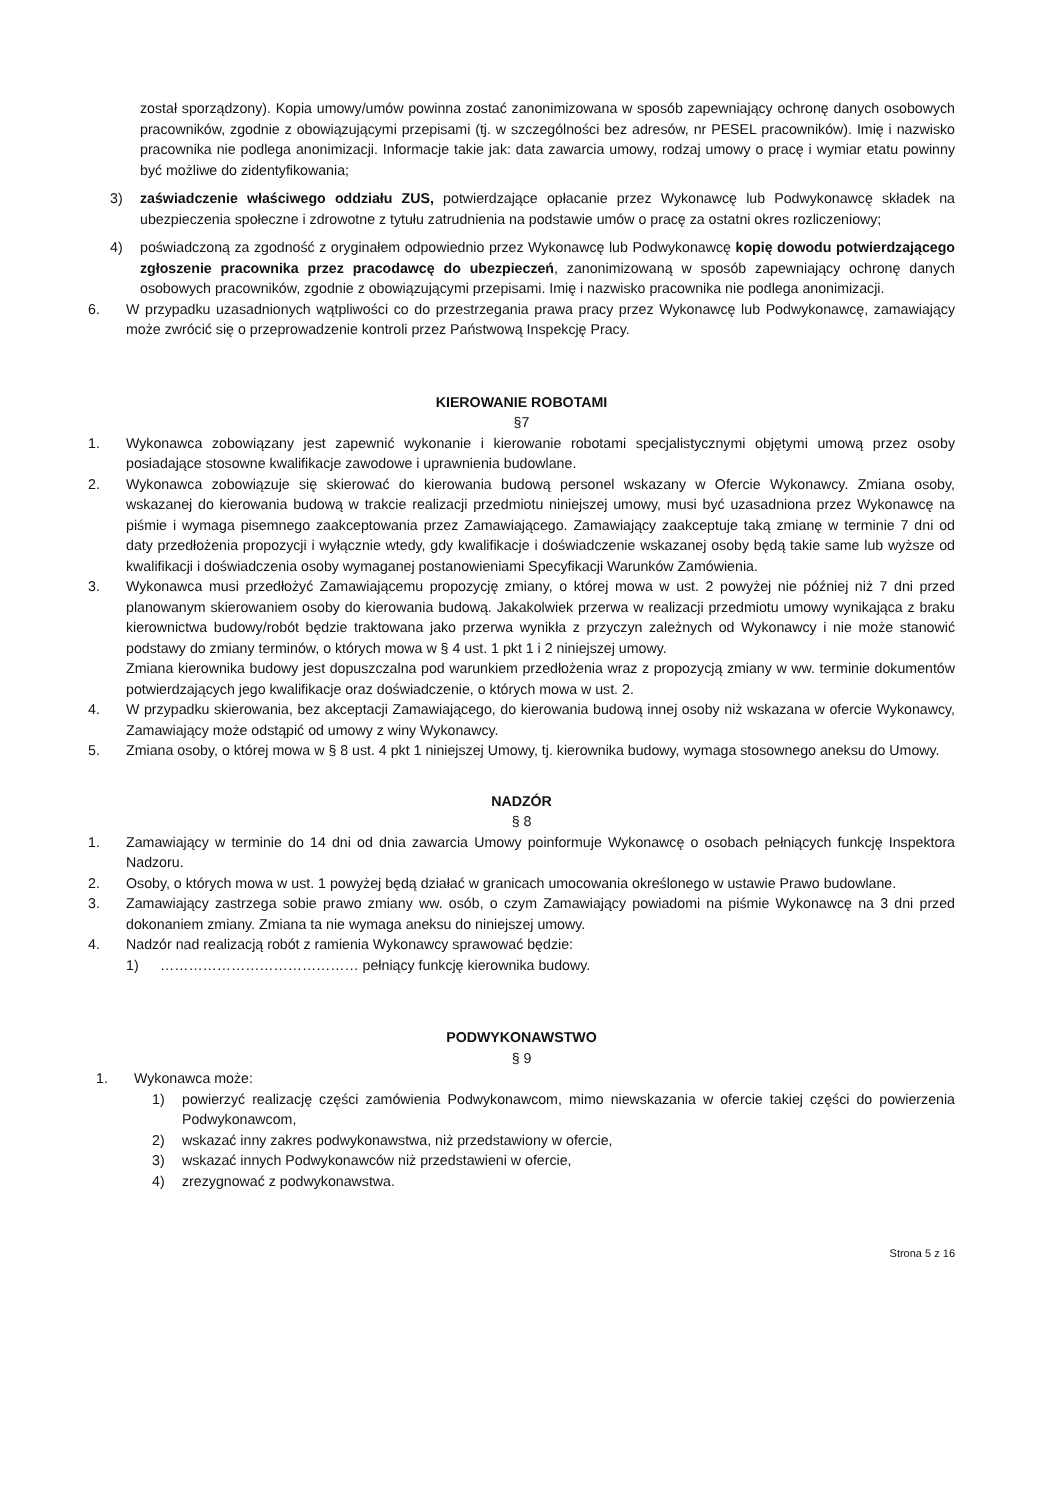został sporządzony). Kopia umowy/umów powinna zostać zanonimizowana w sposób zapewniający ochronę danych osobowych pracowników, zgodnie z obowiązującymi przepisami (tj. w szczególności bez adresów, nr PESEL pracowników). Imię i nazwisko pracownika nie podlega anonimizacji. Informacje takie jak: data zawarcia umowy, rodzaj umowy o pracę i wymiar etatu powinny być możliwe do zidentyfikowania;
3) zaświadczenie właściwego oddziału ZUS, potwierdzające opłacanie przez Wykonawcę lub Podwykonawcę składek na ubezpieczenia społeczne i zdrowotne z tytułu zatrudnienia na podstawie umów o pracę za ostatni okres rozliczeniowy;
4) poświadczoną za zgodność z oryginałem odpowiednio przez Wykonawcę lub Podwykonawcę kopię dowodu potwierdzającego zgłoszenie pracownika przez pracodawcę do ubezpieczeń, zanonimizowaną w sposób zapewniający ochronę danych osobowych pracowników, zgodnie z obowiązującymi przepisami. Imię i nazwisko pracownika nie podlega anonimizacji.
6. W przypadku uzasadnionych wątpliwości co do przestrzegania prawa pracy przez Wykonawcę lub Podwykonawcę, zamawiający może zwrócić się o przeprowadzenie kontroli przez Państwową Inspekcję Pracy.
KIEROWANIE ROBOTAMI
§7
1. Wykonawca zobowiązany jest zapewnić wykonanie i kierowanie robotami specjalistycznymi objętymi umową przez osoby posiadające stosowne kwalifikacje zawodowe i uprawnienia budowlane.
2. Wykonawca zobowiązuje się skierować do kierowania budową personel wskazany w Ofercie Wykonawcy. Zmiana osoby, wskazanej do kierowania budową w trakcie realizacji przedmiotu niniejszej umowy, musi być uzasadniona przez Wykonawcę na piśmie i wymaga pisemnego zaakceptowania przez Zamawiającego. Zamawiający zaakceptuje taką zmianę w terminie 7 dni od daty przedłożenia propozycji i wyłącznie wtedy, gdy kwalifikacje i doświadczenie wskazanej osoby będą takie same lub wyższe od kwalifikacji i doświadczenia osoby wymaganej postanowieniami Specyfikacji Warunków Zamówienia.
3. Wykonawca musi przedłożyć Zamawiającemu propozycję zmiany, o której mowa w ust. 2 powyżej nie później niż 7 dni przed planowanym skierowaniem osoby do kierowania budową. Jakakolwiek przerwa w realizacji przedmiotu umowy wynikająca z braku kierownictwa budowy/robót będzie traktowana jako przerwa wynikła z przyczyn zależnych od Wykonawcy i nie może stanowić podstawy do zmiany terminów, o których mowa w § 4 ust. 1 pkt 1 i 2 niniejszej umowy.
Zmiana kierownika budowy jest dopuszczalna pod warunkiem przedłożenia wraz z propozycją zmiany w ww. terminie dokumentów potwierdzających jego kwalifikacje oraz doświadczenie, o których mowa w ust. 2.
4. W przypadku skierowania, bez akceptacji Zamawiającego, do kierowania budową innej osoby niż wskazana w ofercie Wykonawcy, Zamawiający może odstąpić od umowy z winy Wykonawcy.
5. Zmiana osoby, o której mowa w § 8 ust. 4 pkt 1 niniejszej Umowy, tj. kierownika budowy, wymaga stosownego aneksu do Umowy.
NADZÓR
§ 8
1. Zamawiający w terminie do 14 dni od dnia zawarcia Umowy poinformuje Wykonawcę o osobach pełniących funkcję Inspektora Nadzoru.
2. Osoby, o których mowa w ust. 1 powyżej będą działać w granicach umocowania określonego w ustawie Prawo budowlane.
3. Zamawiający zastrzega sobie prawo zmiany ww. osób, o czym Zamawiający powiadomi na piśmie Wykonawcę na 3 dni przed dokonaniem zmiany. Zmiana ta nie wymaga aneksu do niniejszej umowy.
4. Nadzór nad realizacją robót z ramienia Wykonawcy sprawować będzie:
1) …………………………………… pełniący funkcję kierownika budowy.
PODWYKONAWSTWO
§ 9
1. Wykonawca może:
1) powierzyć realizację części zamówienia Podwykonawcom, mimo niewskazania w ofercie takiej części do powierzenia Podwykonawcom,
2) wskazać inny zakres podwykonawstwa, niż przedstawiony w ofercie,
3) wskazać innych Podwykonawców niż przedstawieni w ofercie,
4) zrezygnować z podwykonawstwa.
Strona 5 z 16